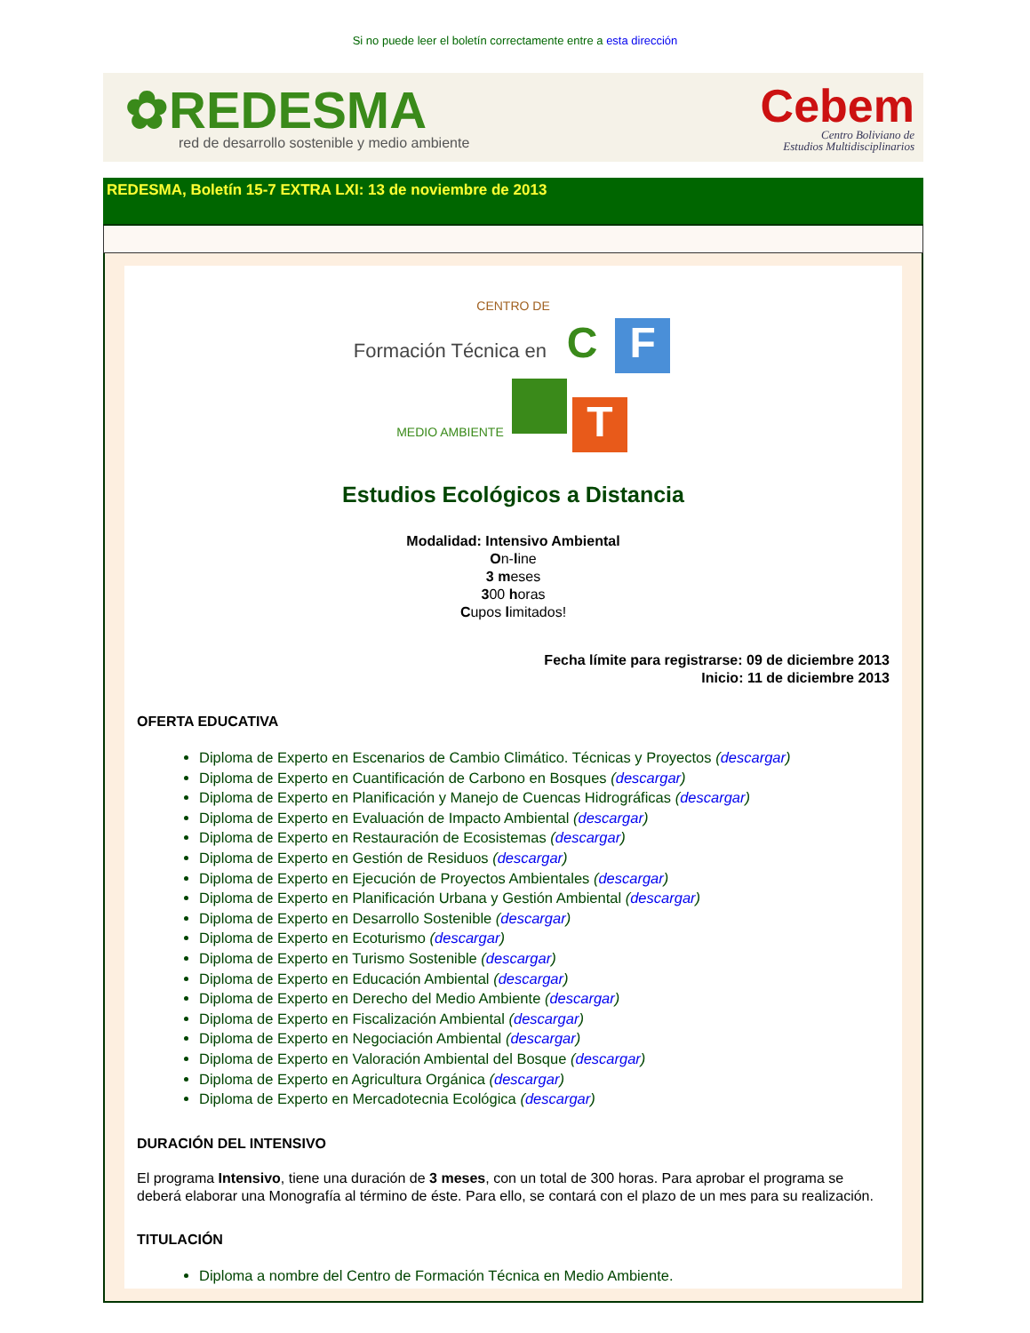Si no puede leer el boletín correctamente entre a esta dirección
✿REDESMA
red de desarrollo sostenible y medio ambiente
Cebem
Centro Boliviano de
Estudios Multidisciplinarios
REDESMA, Boletín 15-7 EXTRA LXI: 13 de noviembre de 2013
CENTRO DE
Formación Técnica en C F
MEDIO AMBIENTE T
Estudios Ecológicos a Distancia
Modalidad: Intensivo Ambiental
On-line
3 meses
300 horas
Cupos limitados!
Fecha límite para registrarse: 09 de diciembre 2013
Inicio: 11 de diciembre 2013
OFERTA EDUCATIVA
Diploma de Experto en Escenarios de Cambio Climático. Técnicas y Proyectos (descargar)
Diploma de Experto en Cuantificación de Carbono en Bosques (descargar)
Diploma de Experto en Planificación y Manejo de Cuencas Hidrográficas (descargar)
Diploma de Experto en Evaluación de Impacto Ambiental (descargar)
Diploma de Experto en Restauración de Ecosistemas (descargar)
Diploma de Experto en Gestión de Residuos (descargar)
Diploma de Experto en Ejecución de Proyectos Ambientales (descargar)
Diploma de Experto en Planificación Urbana y Gestión Ambiental (descargar)
Diploma de Experto en Desarrollo Sostenible (descargar)
Diploma de Experto en Ecoturismo (descargar)
Diploma de Experto en Turismo Sostenible (descargar)
Diploma de Experto en Educación Ambiental (descargar)
Diploma de Experto en Derecho del Medio Ambiente (descargar)
Diploma de Experto en Fiscalización Ambiental (descargar)
Diploma de Experto en Negociación Ambiental (descargar)
Diploma de Experto en Valoración Ambiental del Bosque (descargar)
Diploma de Experto en Agricultura Orgánica (descargar)
Diploma de Experto en Mercadotecnia Ecológica (descargar)
DURACIÓN DEL INTENSIVO
El programa Intensivo, tiene una duración de 3 meses, con un total de 300 horas. Para aprobar el programa se deberá elaborar una Monografía al término de éste. Para ello, se contará con el plazo de un mes para su realización.
TITULACIÓN
Diploma a nombre del Centro de Formación Técnica en Medio Ambiente.